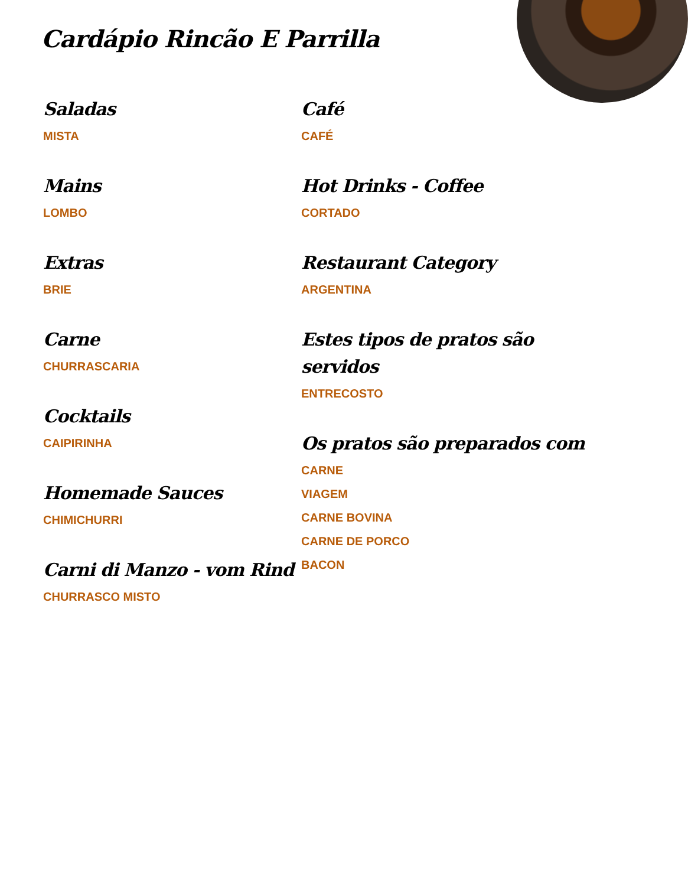Cardápio Rincão E Parrilla
Saladas
MISTA
Mains
LOMBO
Extras
BRIE
Carne
CHURRASCARIA
Cocktails
CAIPIRINHA
Homemade Sauces
CHIMICHURRI
Carni di Manzo - vom Rind
CHURRASCO MISTO
Café
CAFÉ
Hot Drinks - Coffee
CORTADO
Restaurant Category
ARGENTINA
Estes tipos de pratos são servidos
ENTRECOSTO
Os pratos são preparados com
CARNE
VIAGEM
CARNE BOVINA
CARNE DE PORCO
BACON